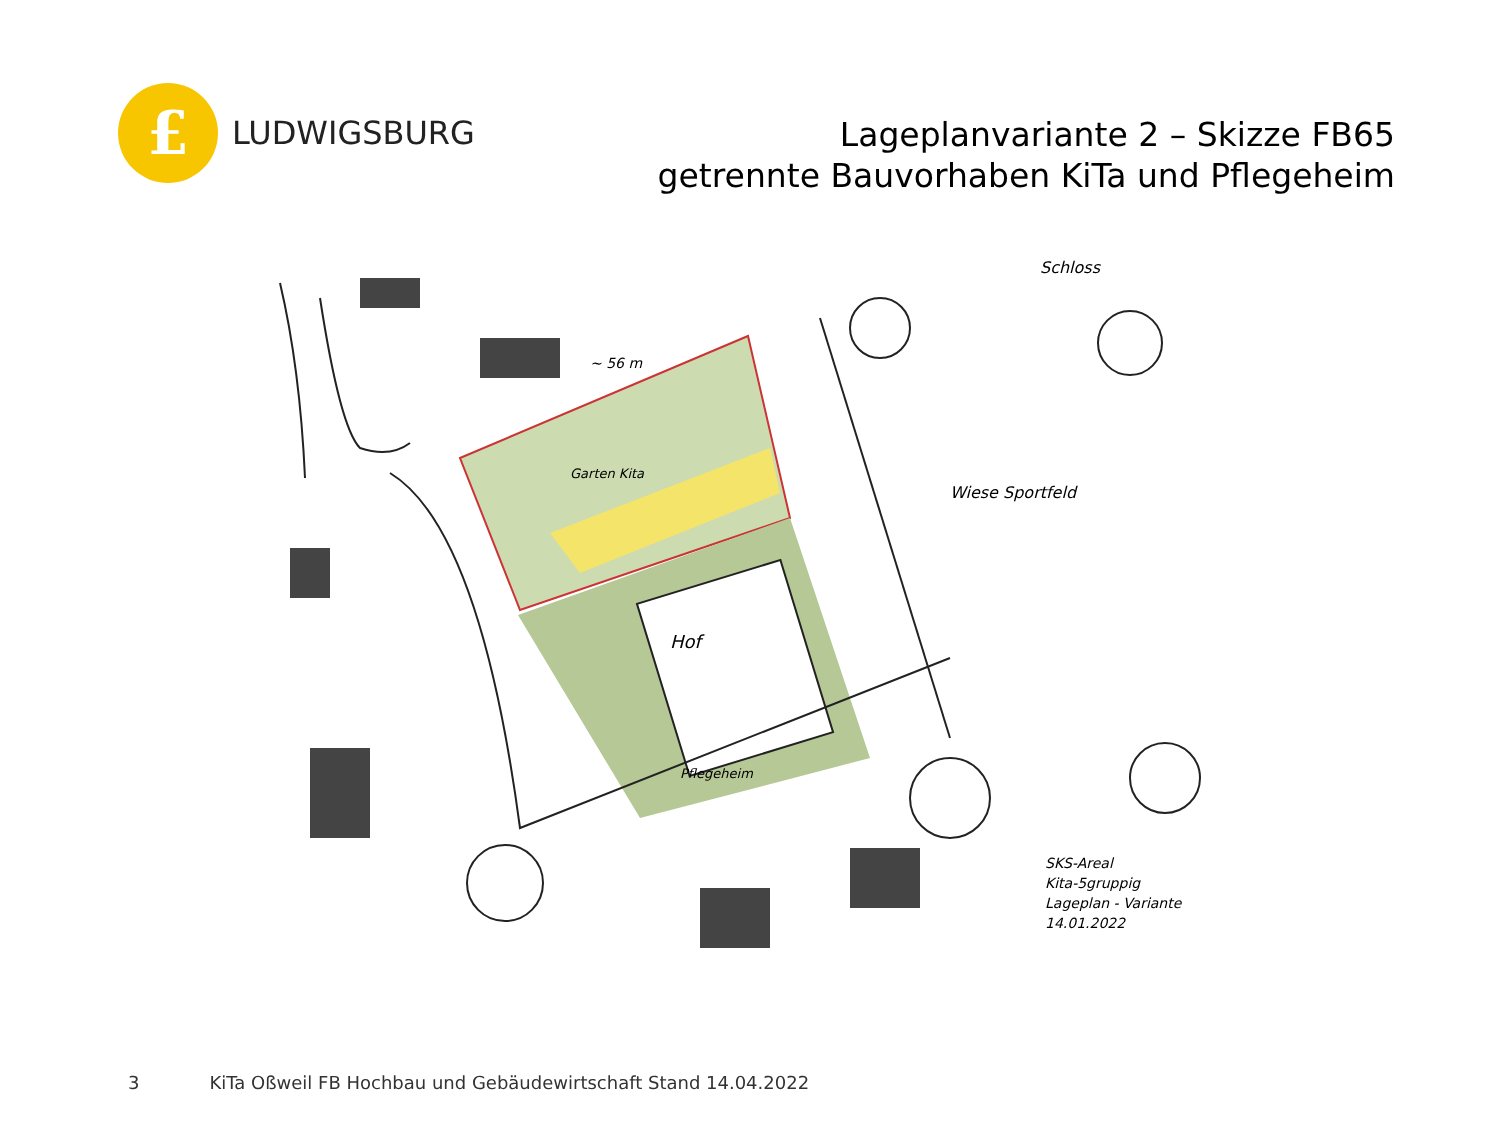£
LUDWIGSBURG
Lageplanvariante 2 – Skizze FB65
getrennte Bauvorhaben KiTa und Pflegeheim
~ 56 m
Garten Kita
Wiese Sportfeld
Schloss
Hof
Pflegeheim
SKS-Areal
Kita-5gruppig
Lageplan - Variante
14.01.2022
3 KiTa Oßweil FB Hochbau und Gebäudewirtschaft Stand 14.04.2022